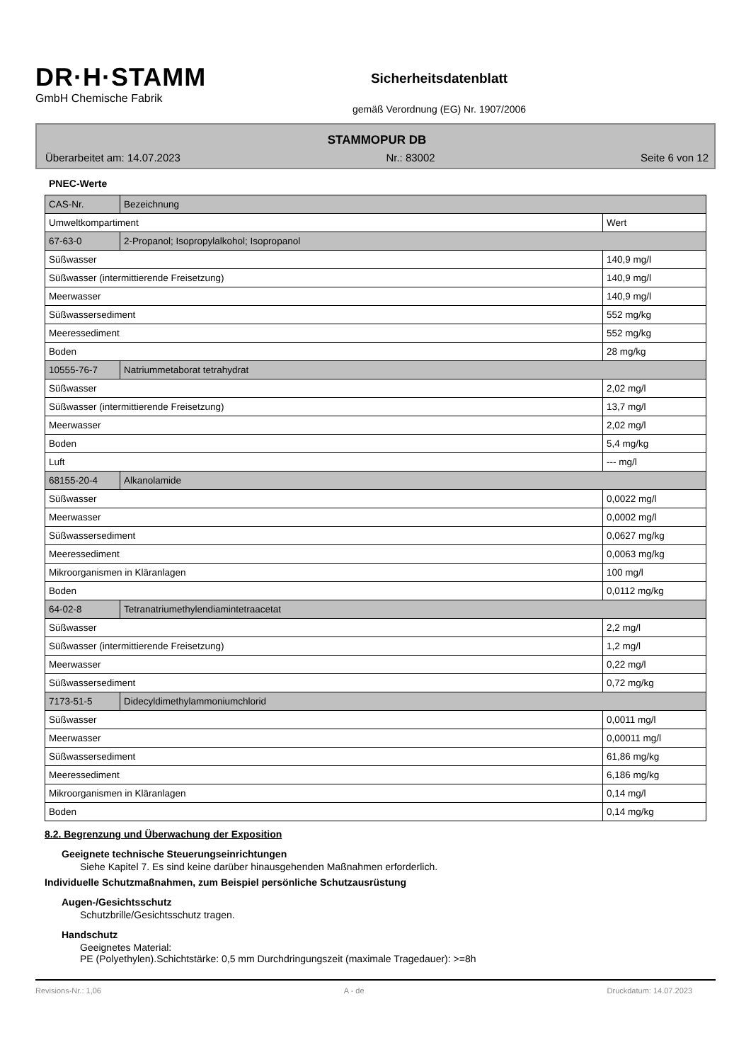DR·H·STAMM
GmbH Chemische Fabrik
Sicherheitsdatenblatt
gemäß Verordnung (EG) Nr. 1907/2006
STAMMOPUR DB
Überarbeitet am: 14.07.2023 Nr.: 83002 Seite 6 von 12
PNEC-Werte
| CAS-Nr. | Bezeichnung | |
| Umweltkompartiment | | Wert |
| 67-63-0 | 2-Propanol; Isopropylalkohol; Isopropanol | |
| Süßwasser | | 140,9 mg/l |
| Süßwasser (intermittierende Freisetzung) | | 140,9 mg/l |
| Meerwasser | | 140,9 mg/l |
| Süßwassersediment | | 552 mg/kg |
| Meeressediment | | 552 mg/kg |
| Boden | | 28 mg/kg |
| 10555-76-7 | Natriummetaborat tetrahydrat | |
| Süßwasser | | 2,02 mg/l |
| Süßwasser (intermittierende Freisetzung) | | 13,7 mg/l |
| Meerwasser | | 2,02 mg/l |
| Boden | | 5,4 mg/kg |
| Luft | | --- mg/l |
| 68155-20-4 | Alkanolamide | |
| Süßwasser | | 0,0022 mg/l |
| Meerwasser | | 0,0002 mg/l |
| Süßwassersediment | | 0,0627 mg/kg |
| Meeressediment | | 0,0063 mg/kg |
| Mikroorganismen in Kläranlagen | | 100 mg/l |
| Boden | | 0,0112 mg/kg |
| 64-02-8 | Tetranatriumethylendiamintetraacetat | |
| Süßwasser | | 2,2 mg/l |
| Süßwasser (intermittierende Freisetzung) | | 1,2 mg/l |
| Meerwasser | | 0,22 mg/l |
| Süßwassersediment | | 0,72 mg/kg |
| 7173-51-5 | Didecyldimethylammoniumchlorid | |
| Süßwasser | | 0,0011 mg/l |
| Meerwasser | | 0,00011 mg/l |
| Süßwassersediment | | 61,86 mg/kg |
| Meeressediment | | 6,186 mg/kg |
| Mikroorganismen in Kläranlagen | | 0,14 mg/l |
| Boden | | 0,14 mg/kg |
8.2. Begrenzung und Überwachung der Exposition
Geeignete technische Steuerungseinrichtungen
Siehe Kapitel 7. Es sind keine darüber hinausgehenden Maßnahmen erforderlich.
Individuelle Schutzmaßnahmen, zum Beispiel persönliche Schutzausrüstung
Augen-/Gesichtsschutz
Schutzbrille/Gesichtsschutz tragen.
Handschutz
Geeignetes Material:
PE (Polyethylen).Schichtstärke: 0,5 mm Durchdringungszeit (maximale Tragedauer): >=8h
Revisions-Nr.: 1,06 A - de Druckdatum: 14.07.2023